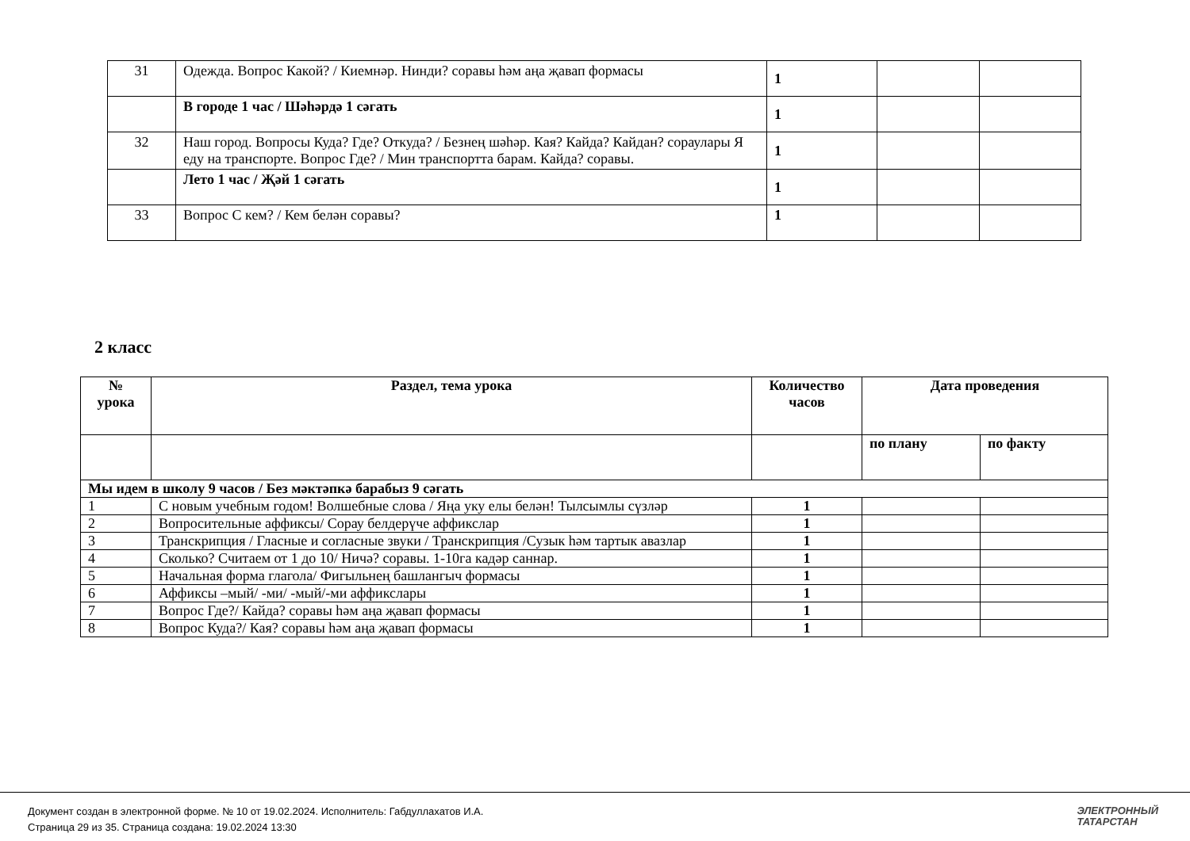| 31 | Одежда. Вопрос Какой? / Киемнәр. Нинди? соравы һәм аңа җавап формасы | 1 | | |
| | В городе 1 час / Шәһәрдә 1 сәгать | 1 | | |
| 32 | Наш город. Вопросы Куда? Где? Откуда? / Безнең шәһәр. Кая? Кайда? Кайдан? сораулары Я еду на транспорте. Вопрос Где? / Мин транспортта барам. Кайда? соравы. | 1 | | |
| | Лето 1 час / Җәй 1 сәгать | 1 | | |
| 33 | Вопрос С кем? / Кем белән соравы? | 1 | | |
2 класс
| № урока | Раздел, тема урока | Количество часов | Дата проведения | |
| | | | по плану | по факту |
| Мы идем в школу 9 часов / Без мәктәпкә барабыз 9 сәгать | | | | |
| 1 | С новым учебным годом! Волшебные слова / Яңа уку елы белән! Тылсымлы сүзләр | 1 | | |
| 2 | Вопросительные аффиксы/ Сорау белдерүче аффикслар | 1 | | |
| 3 | Транскрипция / Гласные и согласные звуки / Транскрипция /Сузык һәм тартык авазлар | 1 | | |
| 4 | Сколько? Считаем от 1 до 10/ Ничә? соравы. 1-10га кадәр саннар. | 1 | | |
| 5 | Начальная форма глагола/ Фигыльнең башлангыч формасы | 1 | | |
| 6 | Аффиксы –мый/ -ми/ -мый/-ми аффикслары | 1 | | |
| 7 | Вопрос Где?/ Кайда? соравы һәм аңа җавап формасы | 1 | | |
| 8 | Вопрос Куда?/ Кая? соравы һәм аңа җавап формасы | 1 | | |
Документ создан в электронной форме. № 10 от 19.02.2024. Исполнитель: Габдуллахатов И.А.
Страница 29 из 35. Страница создана: 19.02.2024 13:30
ЭЛЕКТРОННЫЙ
ТАТАРСТАН